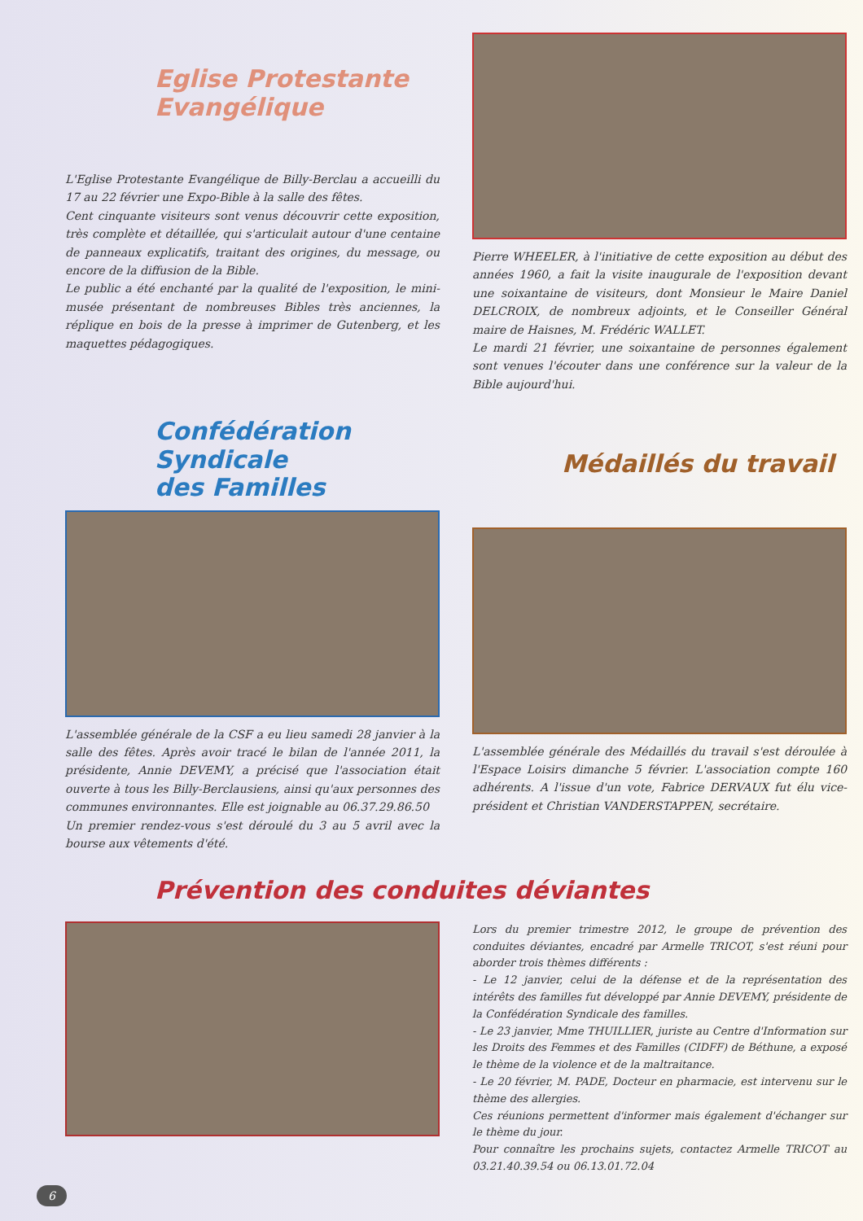Eglise Protestante Evangélique
L'Eglise Protestante Evangélique de Billy-Berclau a accueilli du 17 au 22 février une Expo-Bible à la salle des fêtes.
Cent cinquante visiteurs sont venus découvrir cette exposition, très complète et détaillée, qui s'articulait autour d'une centaine de panneaux explicatifs, traitant des origines, du message, ou encore de la diffusion de la Bible.
Le public a été enchanté par la qualité de l'exposition, le mini-musée présentant de nombreuses Bibles très anciennes, la réplique en bois de la presse à imprimer de Gutenberg, et les maquettes pédagogiques.
Pierre WHEELER, à l'initiative de cette exposition au début des années 1960, a fait la visite inaugurale de l'exposition devant une soixantaine de visiteurs, dont Monsieur le Maire Daniel DELCROIX, de nombreux adjoints, et le Conseiller Général maire de Haisnes, M. Frédéric WALLET.
Le mardi 21 février, une soixantaine de personnes également sont venues l'écouter dans une conférence sur la valeur de la Bible aujourd'hui.
Confédération
Syndicale
des Familles
L'assemblée générale de la CSF a eu lieu samedi 28 janvier à la salle des fêtes. Après avoir tracé le bilan de l'année 2011, la présidente, Annie DEVEMY, a précisé que l'association était ouverte à tous les Billy-Berclausiens, ainsi qu'aux personnes des communes environnantes. Elle est joignable au 06.37.29.86.50
Un premier rendez-vous s'est déroulé du 3 au 5 avril avec la bourse aux vêtements d'été.
Médaillés du travail
L'assemblée générale des Médaillés du travail s'est déroulée à l'Espace Loisirs dimanche 5 février. L'association compte 160 adhérents. A l'issue d'un vote, Fabrice DERVAUX fut élu vice-président et Christian VANDERSTAPPEN, secrétaire.
Prévention des conduites déviantes
Lors du premier trimestre 2012, le groupe de prévention des conduites déviantes, encadré par Armelle TRICOT, s'est réuni pour aborder trois thèmes différents :
- Le 12 janvier, celui de la défense et de la représentation des intérêts des familles fut développé par Annie DEVEMY, présidente de la Confédération Syndicale des familles.
- Le 23 janvier, Mme THUILLIER, juriste au Centre d'Information sur les Droits des Femmes et des Familles (CIDFF) de Béthune, a exposé le thème de la violence et de la maltraitance.
- Le 20 février, M. PADE, Docteur en pharmacie, est intervenu sur le thème des allergies.
Ces réunions permettent d'informer mais également d'échanger sur le thème du jour.
Pour connaître les prochains sujets, contactez Armelle TRICOT au 03.21.40.39.54 ou 06.13.01.72.04
6